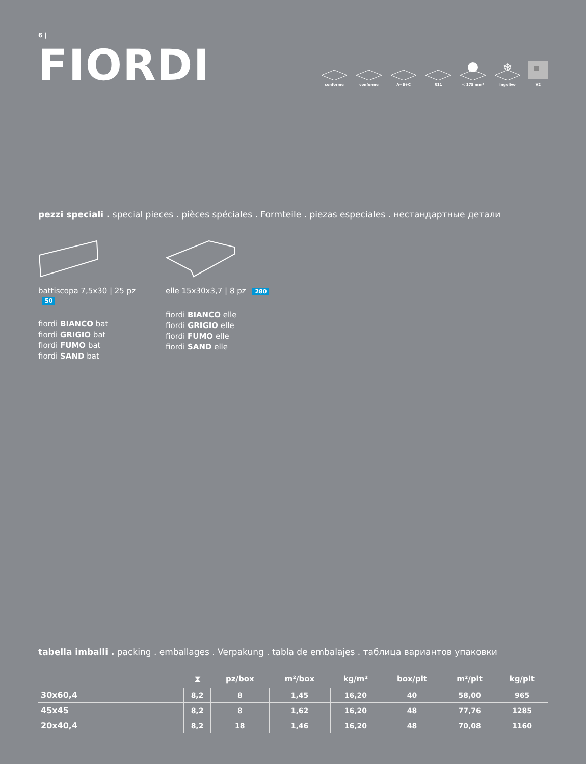6 |
FIORDI
conforme conforme A+B+C R11 < 175 mm³
❄
ingelivo
V2
pezzi speciali . special pieces . pièces spéciales . Formteile . piezas especiales . нестандартные детали
battiscopa 7,5x30 | 25 pz 50
fiordi BIANCO bat
fiordi GRIGIO bat
fiordi FUMO bat
fiordi SAND bat
elle 15x30x3,7 | 8 pz 280
fiordi BIANCO elle
fiordi GRIGIO elle
fiordi FUMO elle
fiordi SAND elle
tabella imballi . packing . emballages . Verpakung . tabla de embalajes . таблица вариантов упаковки
| | ⧗ | pz/box | m²/box | kg/m² | box/plt | m²/plt | kg/plt |
| --- | --- | --- | --- | --- | --- | --- | --- |
| 30x60,4 | 8,2 | 8 | 1,45 | 16,20 | 40 | 58,00 | 965 |
| 45x45 | 8,2 | 8 | 1,62 | 16,20 | 48 | 77,76 | 1285 |
| 20x40,4 | 8,2 | 18 | 1,46 | 16,20 | 48 | 70,08 | 1160 |